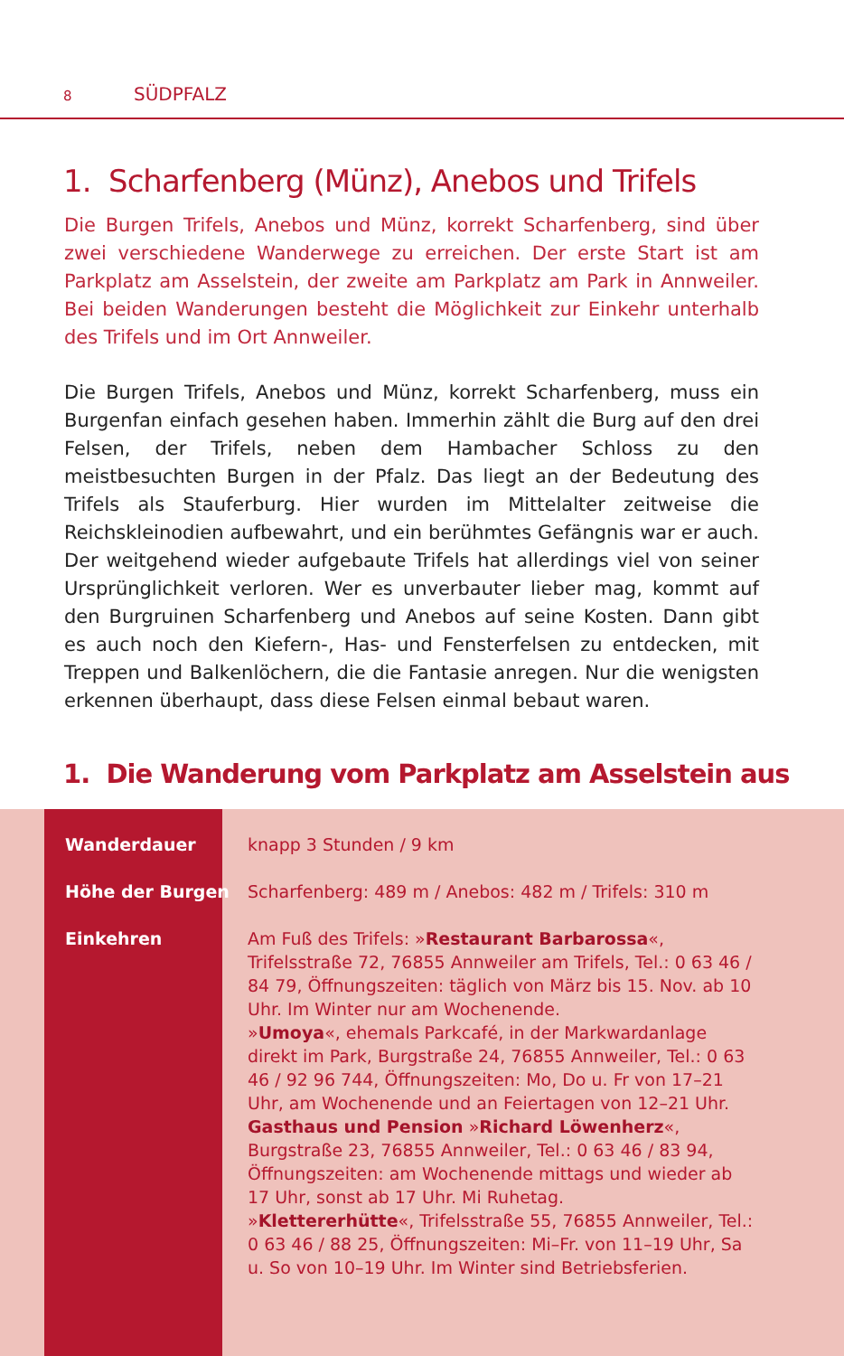8 SÜDPFALZ
1. Scharfenberg (Münz), Anebos und Trifels
Die Burgen Trifels, Anebos und Münz, korrekt Scharfenberg, sind über zwei verschiedene Wanderwege zu erreichen. Der erste Start ist am Parkplatz am Asselstein, der zweite am Parkplatz am Park in Annweiler. Bei beiden Wanderungen besteht die Möglichkeit zur Einkehr unterhalb des Trifels und im Ort Annweiler.
Die Burgen Trifels, Anebos und Münz, korrekt Scharfenberg, muss ein Burgenfan einfach gesehen haben. Immerhin zählt die Burg auf den drei Felsen, der Trifels, neben dem Hambacher Schloss zu den meistbesuchten Burgen in der Pfalz. Das liegt an der Bedeutung des Trifels als Stauferburg. Hier wurden im Mittelalter zeitweise die Reichskleinodien aufbewahrt, und ein berühmtes Gefängnis war er auch. Der weitgehend wieder aufgebaute Trifels hat allerdings viel von seiner Ursprünglichkeit verloren. Wer es unverbauter lieber mag, kommt auf den Burgruinen Scharfenberg und Anebos auf seine Kosten. Dann gibt es auch noch den Kiefern-, Has- und Fensterfelsen zu entdecken, mit Treppen und Balkenlöchern, die die Fantasie anregen. Nur die wenigsten erkennen überhaupt, dass diese Felsen einmal bebaut waren.
1. Die Wanderung vom Parkplatz am Asselstein aus
| Wanderdauer | knapp 3 Stunden / 9 km |
| Höhe der Burgen | Scharfenberg: 489 m / Anebos: 482 m / Trifels: 310 m |
| Einkehren | Am Fuß des Trifels: » Restaurant Barbarossa «, Trifelsstraße 72, 76855 Annweiler am Trifels, Tel.: 0 63 46 / 84 79, Öffnungszeiten: täglich von März bis 15. Nov. ab 10 Uhr. Im Winter nur am Wochenende. » Umoya «, ehemals Parkcafé, in der Markwardanlage direkt im Park, Burgstraße 24, 76855 Annweiler, Tel.: 0 63 46 / 92 96 744, Öffnungszeiten: Mo, Do u. Fr von 17–21 Uhr, am Wochenende und an Feiertagen von 12–21 Uhr. Gasthaus und Pension » Richard Löwenherz «, Burgstraße 23, 76855 Annweiler, Tel.: 0 63 46 / 83 94, Öffnungszeiten: am Wochenende mittags und wieder ab 17 Uhr, sonst ab 17 Uhr. Mi Ruhetag. » Klettererhütte «, Trifelsstraße 55, 76855 Annweiler, Tel.: 0 63 46 / 88 25, Öffnungszeiten: Mi–Fr. von 11–19 Uhr, Sa u. So von 10–19 Uhr. Im Winter sind Betriebsferien. |